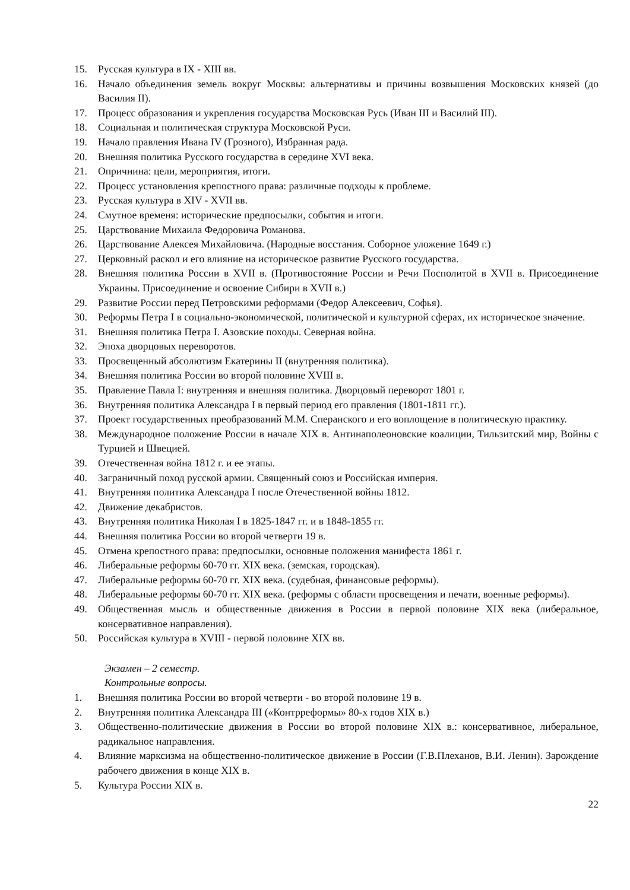15. Русская культура в IX - XIII вв.
16. Начало объединения земель вокруг Москвы: альтернативы и причины возвышения Московских князей (до Василия II).
17. Процесс образования и укрепления государства Московская Русь (Иван III и Василий III).
18. Социальная и политическая структура Московской Руси.
19. Начало правления Ивана IV (Грозного), Избранная рада.
20. Внешняя политика Русского государства в середине XVI века.
21. Опричнина: цели, мероприятия, итоги.
22. Процесс установления крепостного права: различные подходы к проблеме.
23. Русская культура в XIV - XVII вв.
24. Смутное временя: исторические предпосылки, события и итоги.
25. Царствование Михаила Федоровича Романова.
26. Царствование Алексея Михайловича. (Народные восстания. Соборное уложение 1649 г.)
27. Церковный раскол и его влияние на историческое развитие Русского государства.
28. Внешняя политика России в XVII в. (Противостояние России и Речи Посполитой в XVII в. Присоединение Украины. Присоединение и освоение Сибири в XVII в.)
29. Развитие России перед Петровскими реформами (Федор Алексеевич, Софья).
30. Реформы Петра I в социально-экономической, политической и культурной сферах, их историческое значение.
31. Внешняя политика Петра I. Азовские походы. Северная война.
32. Эпоха дворцовых переворотов.
33. Просвещенный абсолютизм Екатерины II (внутренняя политика).
34. Внешняя политика России во второй половине XVIII в.
35. Правление Павла I: внутренняя и внешняя политика. Дворцовый переворот 1801 г.
36. Внутренняя политика Александра I в первый период его правления (1801-1811 гг.).
37. Проект государственных преобразований М.М. Сперанского и его воплощение в политическую практику.
38. Международное положение России в начале XIX в. Антинаполеоновские коалиции, Тильзитский мир, Войны с Турцией и Швецией.
39. Отечественная война 1812 г. и ее этапы.
40. Заграничный поход русской армии. Священный союз и Российская империя.
41. Внутренняя политика Александра I после Отечественной войны 1812.
42. Движение декабристов.
43. Внутренняя политика Николая I в 1825-1847 гг. и в 1848-1855 гг.
44. Внешняя политика России во второй четверти 19 в.
45. Отмена крепостного права: предпосылки, основные положения манифеста 1861 г.
46. Либеральные реформы 60-70 гг. XIX века. (земская, городская).
47. Либеральные реформы 60-70 гг. XIX века. (судебная, финансовые реформы).
48. Либеральные реформы 60-70 гг. XIX века. (реформы с области просвещения и печати, военные реформы).
49. Общественная мысль и общественные движения в России в первой половине XIX века (либеральное, консервативное направления).
50. Российская культура в XVIII - первой половине XIX вв.
Экзамен – 2 семестр.
Контрольные вопросы.
1. Внешняя политика России во второй четверти - во второй половине 19 в.
2. Внутренняя политика Александра III («Контрреформы» 80-х годов XIX в.)
3. Общественно-политические движения в России во второй половине XIX в.: консервативное, либеральное, радикальное направления.
4. Влияние марксизма на общественно-политическое движение в России (Г.В.Плеханов, В.И. Ленин). Зарождение рабочего движения в конце XIX в.
5. Культура России XIX в.
22